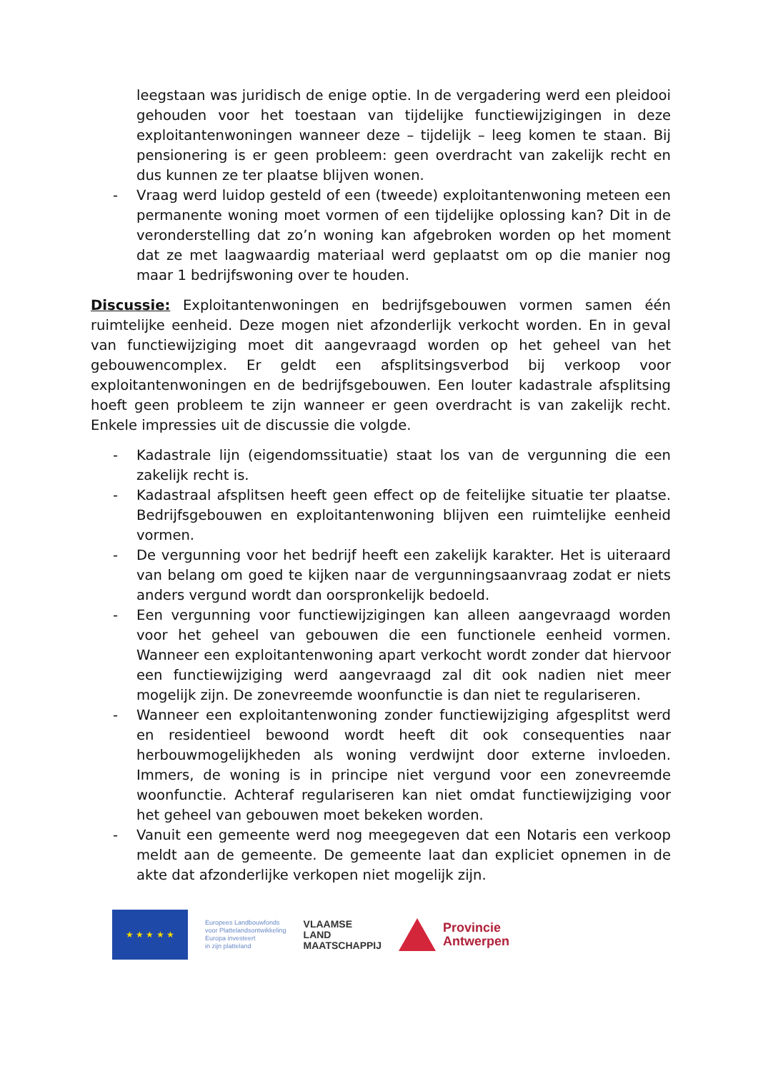leegstaan was juridisch de enige optie. In de vergadering werd een pleidooi gehouden voor het toestaan van tijdelijke functiewijzigingen in deze exploitantenwoningen wanneer deze – tijdelijk – leeg komen te staan. Bij pensionering is er geen probleem: geen overdracht van zakelijk recht en dus kunnen ze ter plaatse blijven wonen.
- Vraag werd luidop gesteld of een (tweede) exploitantenwoning meteen een permanente woning moet vormen of een tijdelijke oplossing kan? Dit in de veronderstelling dat zo’n woning kan afgebroken worden op het moment dat ze met laagwaardig materiaal werd geplaatst om op die manier nog maar 1 bedrijfswoning over te houden.
Discussie: Exploitantenwoningen en bedrijfsgebouwen vormen samen één ruimtelijke eenheid. Deze mogen niet afzonderlijk verkocht worden. En in geval van functiewijziging moet dit aangevraagd worden op het geheel van het gebouwencomplex. Er geldt een afsplitsingsverbod bij verkoop voor exploitantenwoningen en de bedrijfsgebouwen. Een louter kadastrale afsplitsing hoeft geen probleem te zijn wanneer er geen overdracht is van zakelijk recht. Enkele impressies uit de discussie die volgde.
- Kadastrale lijn (eigendomssituatie) staat los van de vergunning die een zakelijk recht is.
- Kadastraal afsplitsen heeft geen effect op de feitelijke situatie ter plaatse. Bedrijfsgebouwen en exploitantenwoning blijven een ruimtelijke eenheid vormen.
- De vergunning voor het bedrijf heeft een zakelijk karakter. Het is uiteraard van belang om goed te kijken naar de vergunningsaanvraag zodat er niets anders vergund wordt dan oorspronkelijk bedoeld.
- Een vergunning voor functiewijzigingen kan alleen aangevraagd worden voor het geheel van gebouwen die een functionele eenheid vormen. Wanneer een exploitantenwoning apart verkocht wordt zonder dat hiervoor een functiewijziging werd aangevraagd zal dit ook nadien niet meer mogelijk zijn. De zonevreemde woonfunctie is dan niet te regulariseren.
- Wanneer een exploitantenwoning zonder functiewijziging afgesplitst werd en residentieel bewoond wordt heeft dit ook consequenties naar herbouwmogelijkheden als woning verdwijnt door externe invloeden. Immers, de woning is in principe niet vergund voor een zonevreemde woonfunctie. Achteraf regulariseren kan niet omdat functiewijziging voor het geheel van gebouwen moet bekeken worden.
- Vanuit een gemeente werd nog meegegeven dat een Notaris een verkoop meldt aan de gemeente. De gemeente laat dan expliciet opnemen in de akte dat afzonderlijke verkopen niet mogelijk zijn.
★ ★ ★ ★ ★
Europees Landbouwfonds
voor Plattelandsontwikkeling
Europa investeert
in zijn platteland
VLAAMSE
LAND
MAATSCHAPPIJ
Provincie
Antwerpen